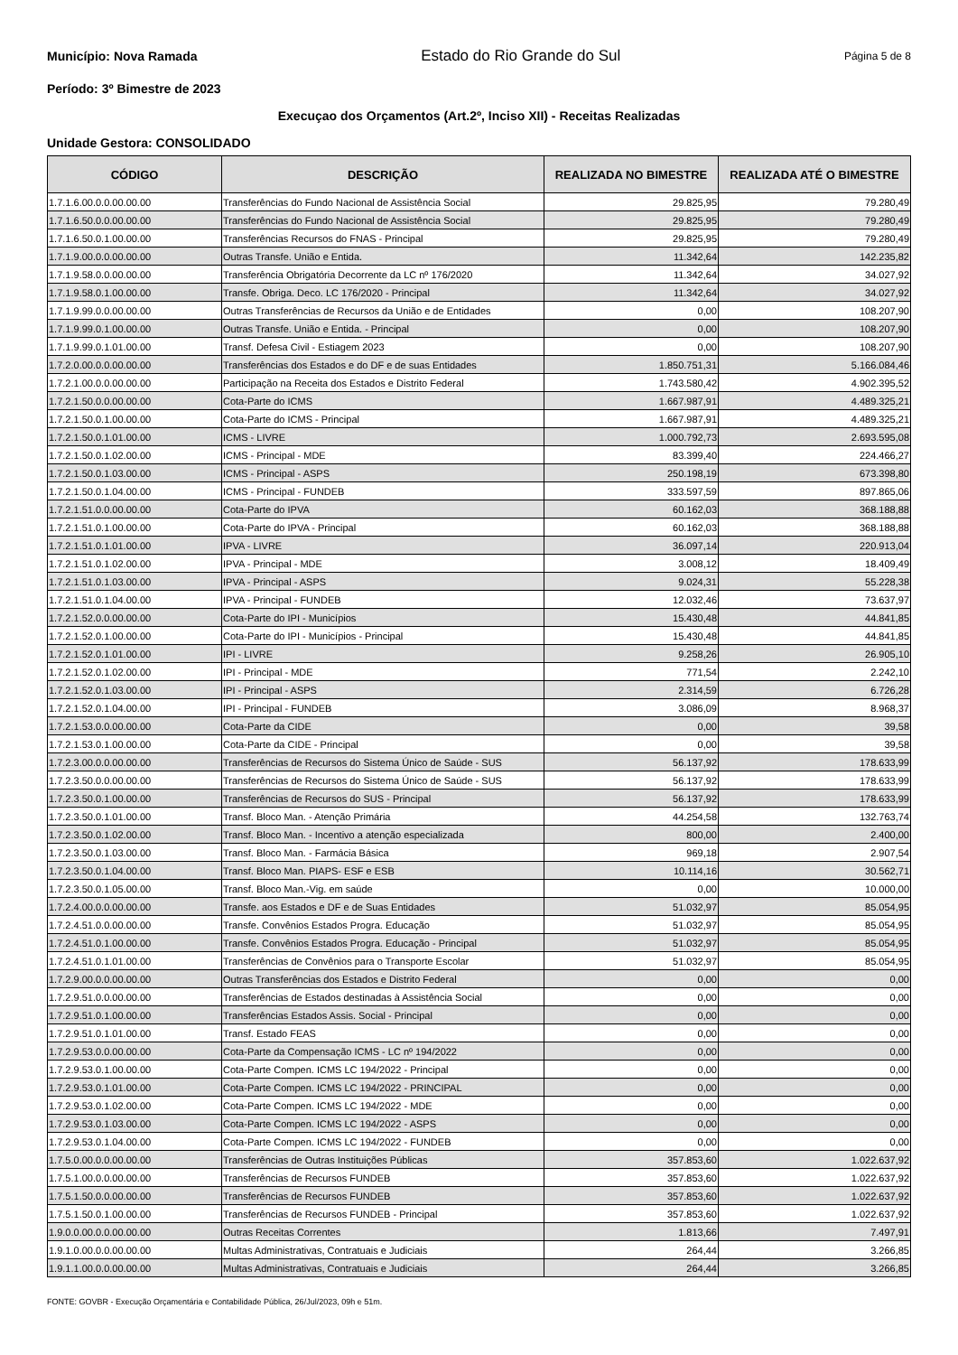Município: Nova Ramada Estado do Rio Grande do Sul Página 5 de 8
Período: 3º Bimestre de 2023
Execuçao dos Orçamentos (Art.2º, Inciso XII) - Receitas Realizadas
Unidade Gestora: CONSOLIDADO
| CÓDIGO | DESCRIÇÃO | REALIZADA NO BIMESTRE | REALIZADA ATÉ O BIMESTRE |
| --- | --- | --- | --- |
| 1.7.1.6.00.0.0.00.00.00 | Transferências do Fundo Nacional de Assistência Social | 29.825,95 | 79.280,49 |
| 1.7.1.6.50.0.0.00.00.00 | Transferências do Fundo Nacional de Assistência Social | 29.825,95 | 79.280,49 |
| 1.7.1.6.50.0.1.00.00.00 | Transferências Recursos do FNAS - Principal | 29.825,95 | 79.280,49 |
| 1.7.1.9.00.0.0.00.00.00 | Outras Transfe. União e Entida. | 11.342,64 | 142.235,82 |
| 1.7.1.9.58.0.0.00.00.00 | Transferência Obrigatória Decorrente da LC nº 176/2020 | 11.342,64 | 34.027,92 |
| 1.7.1.9.58.0.1.00.00.00 | Transfe. Obriga. Deco. LC 176/2020 - Principal | 11.342,64 | 34.027,92 |
| 1.7.1.9.99.0.0.00.00.00 | Outras Transferências de Recursos da União e de Entidades | 0,00 | 108.207,90 |
| 1.7.1.9.99.0.1.00.00.00 | Outras Transfe. União e Entida. - Principal | 0,00 | 108.207,90 |
| 1.7.1.9.99.0.1.01.00.00 | Transf. Defesa Civil - Estiagem 2023 | 0,00 | 108.207,90 |
| 1.7.2.0.00.0.0.00.00.00 | Transferências dos Estados e do DF e de suas Entidades | 1.850.751,31 | 5.166.084,46 |
| 1.7.2.1.00.0.0.00.00.00 | Participação na Receita dos Estados e Distrito Federal | 1.743.580,42 | 4.902.395,52 |
| 1.7.2.1.50.0.0.00.00.00 | Cota-Parte do ICMS | 1.667.987,91 | 4.489.325,21 |
| 1.7.2.1.50.0.1.00.00.00 | Cota-Parte do ICMS - Principal | 1.667.987,91 | 4.489.325,21 |
| 1.7.2.1.50.0.1.01.00.00 | ICMS - LIVRE | 1.000.792,73 | 2.693.595,08 |
| 1.7.2.1.50.0.1.02.00.00 | ICMS - Principal - MDE | 83.399,40 | 224.466,27 |
| 1.7.2.1.50.0.1.03.00.00 | ICMS - Principal - ASPS | 250.198,19 | 673.398,80 |
| 1.7.2.1.50.0.1.04.00.00 | ICMS - Principal - FUNDEB | 333.597,59 | 897.865,06 |
| 1.7.2.1.51.0.0.00.00.00 | Cota-Parte do IPVA | 60.162,03 | 368.188,88 |
| 1.7.2.1.51.0.1.00.00.00 | Cota-Parte do IPVA - Principal | 60.162,03 | 368.188,88 |
| 1.7.2.1.51.0.1.01.00.00 | IPVA - LIVRE | 36.097,14 | 220.913,04 |
| 1.7.2.1.51.0.1.02.00.00 | IPVA - Principal - MDE | 3.008,12 | 18.409,49 |
| 1.7.2.1.51.0.1.03.00.00 | IPVA - Principal - ASPS | 9.024,31 | 55.228,38 |
| 1.7.2.1.51.0.1.04.00.00 | IPVA - Principal - FUNDEB | 12.032,46 | 73.637,97 |
| 1.7.2.1.52.0.0.00.00.00 | Cota-Parte do IPI - Municípios | 15.430,48 | 44.841,85 |
| 1.7.2.1.52.0.1.00.00.00 | Cota-Parte do IPI - Municípios - Principal | 15.430,48 | 44.841,85 |
| 1.7.2.1.52.0.1.01.00.00 | IPI - LIVRE | 9.258,26 | 26.905,10 |
| 1.7.2.1.52.0.1.02.00.00 | IPI - Principal - MDE | 771,54 | 2.242,10 |
| 1.7.2.1.52.0.1.03.00.00 | IPI - Principal - ASPS | 2.314,59 | 6.726,28 |
| 1.7.2.1.52.0.1.04.00.00 | IPI - Principal - FUNDEB | 3.086,09 | 8.968,37 |
| 1.7.2.1.53.0.0.00.00.00 | Cota-Parte da CIDE | 0,00 | 39,58 |
| 1.7.2.1.53.0.1.00.00.00 | Cota-Parte da CIDE - Principal | 0,00 | 39,58 |
| 1.7.2.3.00.0.0.00.00.00 | Transferências de Recursos do Sistema Único de Saúde - SUS | 56.137,92 | 178.633,99 |
| 1.7.2.3.50.0.0.00.00.00 | Transferências de Recursos do Sistema Único de Saúde - SUS | 56.137,92 | 178.633,99 |
| 1.7.2.3.50.0.1.00.00.00 | Transferências de Recursos do SUS - Principal | 56.137,92 | 178.633,99 |
| 1.7.2.3.50.0.1.01.00.00 | Transf. Bloco Man. - Atenção Primária | 44.254,58 | 132.763,74 |
| 1.7.2.3.50.0.1.02.00.00 | Transf. Bloco Man. - Incentivo a atenção especializada | 800,00 | 2.400,00 |
| 1.7.2.3.50.0.1.03.00.00 | Transf. Bloco Man. - Farmácia Básica | 969,18 | 2.907,54 |
| 1.7.2.3.50.0.1.04.00.00 | Transf. Bloco Man. PIAPS- ESF e ESB | 10.114,16 | 30.562,71 |
| 1.7.2.3.50.0.1.05.00.00 | Transf. Bloco Man.-Vig. em saúde | 0,00 | 10.000,00 |
| 1.7.2.4.00.0.0.00.00.00 | Transfe. aos Estados e DF e de Suas Entidades | 51.032,97 | 85.054,95 |
| 1.7.2.4.51.0.0.00.00.00 | Transfe. Convênios Estados Progra. Educação | 51.032,97 | 85.054,95 |
| 1.7.2.4.51.0.1.00.00.00 | Transfe. Convênios Estados Progra. Educação - Principal | 51.032,97 | 85.054,95 |
| 1.7.2.4.51.0.1.01.00.00 | Transferências de Convênios para o Transporte Escolar | 51.032,97 | 85.054,95 |
| 1.7.2.9.00.0.0.00.00.00 | Outras Transferências dos Estados e Distrito Federal | 0,00 | 0,00 |
| 1.7.2.9.51.0.0.00.00.00 | Transferências de Estados destinadas à Assistência Social | 0,00 | 0,00 |
| 1.7.2.9.51.0.1.00.00.00 | Transferências Estados Assis. Social - Principal | 0,00 | 0,00 |
| 1.7.2.9.51.0.1.01.00.00 | Transf. Estado FEAS | 0,00 | 0,00 |
| 1.7.2.9.53.0.0.00.00.00 | Cota-Parte da Compensação ICMS - LC nº 194/2022 | 0,00 | 0,00 |
| 1.7.2.9.53.0.1.00.00.00 | Cota-Parte Compen. ICMS LC 194/2022 - Principal | 0,00 | 0,00 |
| 1.7.2.9.53.0.1.01.00.00 | Cota-Parte Compen. ICMS LC 194/2022 - PRINCIPAL | 0,00 | 0,00 |
| 1.7.2.9.53.0.1.02.00.00 | Cota-Parte Compen. ICMS LC 194/2022 - MDE | 0,00 | 0,00 |
| 1.7.2.9.53.0.1.03.00.00 | Cota-Parte Compen. ICMS LC 194/2022 - ASPS | 0,00 | 0,00 |
| 1.7.2.9.53.0.1.04.00.00 | Cota-Parte Compen. ICMS LC 194/2022 - FUNDEB | 0,00 | 0,00 |
| 1.7.5.0.00.0.0.00.00.00 | Transferências de Outras Instituições Públicas | 357.853,60 | 1.022.637,92 |
| 1.7.5.1.00.0.0.00.00.00 | Transferências de Recursos FUNDEB | 357.853,60 | 1.022.637,92 |
| 1.7.5.1.50.0.0.00.00.00 | Transferências de Recursos FUNDEB | 357.853,60 | 1.022.637,92 |
| 1.7.5.1.50.0.1.00.00.00 | Transferências de Recursos FUNDEB - Principal | 357.853,60 | 1.022.637,92 |
| 1.9.0.0.00.0.0.00.00.00 | Outras Receitas Correntes | 1.813,66 | 7.497,91 |
| 1.9.1.0.00.0.0.00.00.00 | Multas Administrativas, Contratuais e Judiciais | 264,44 | 3.266,85 |
| 1.9.1.1.00.0.0.00.00.00 | Multas Administrativas, Contratuais e Judiciais | 264,44 | 3.266,85 |
FONTE: GOVBR - Execução Orçamentária e Contabilidade Pública, 26/Jul/2023, 09h e 51m.